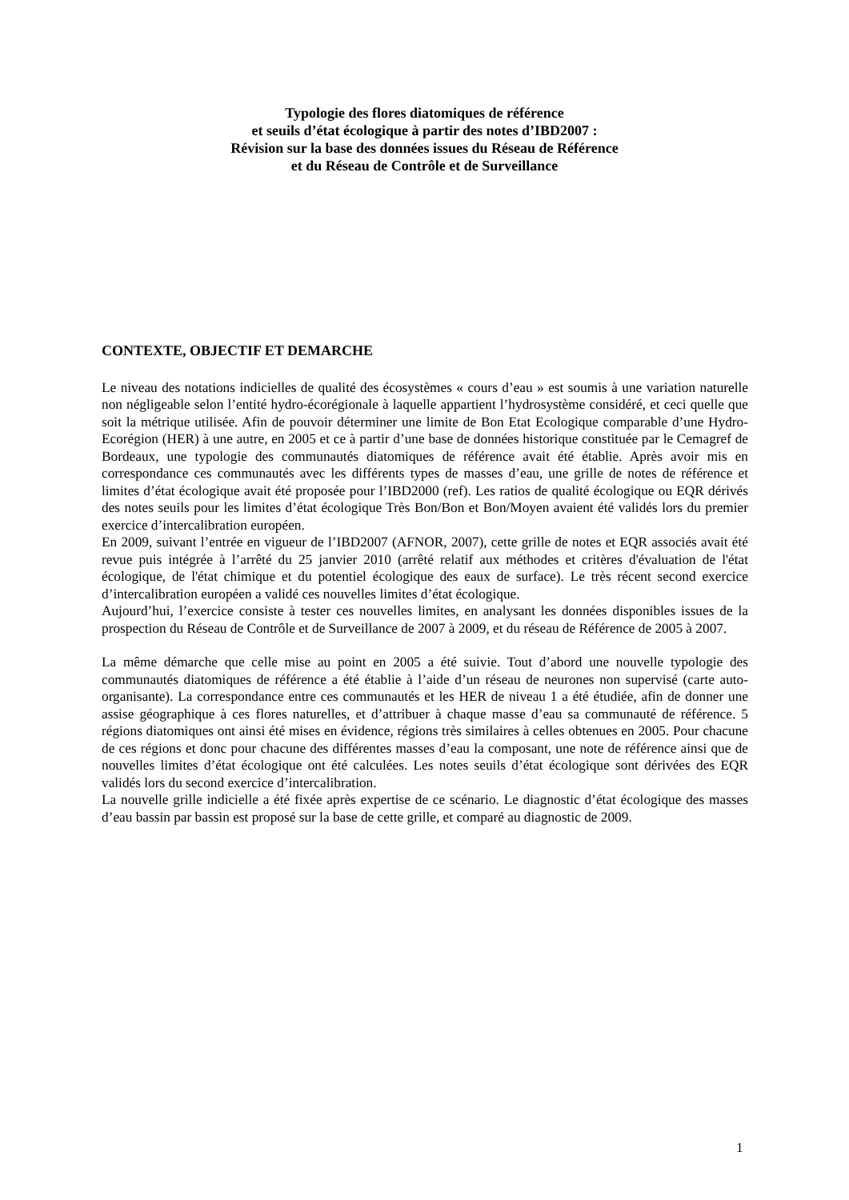Typologie des flores diatomiques de référence
et seuils d’état écologique à partir des notes d’IBD2007 :
Révision sur la base des données issues du Réseau de Référence
et du Réseau de Contrôle et de Surveillance
CONTEXTE, OBJECTIF ET DEMARCHE
Le niveau des notations indicielles de qualité des écosystèmes « cours d’eau » est soumis à une variation naturelle non négligeable selon l’entité hydro-écorégionale à laquelle appartient l’hydrosystème considéré, et ceci quelle que soit la métrique utilisée. Afin de pouvoir déterminer une limite de Bon Etat Ecologique comparable d’une Hydro-Ecorégion (HER) à une autre, en 2005 et ce à partir d’une base de données historique constituée par le Cemagref de Bordeaux, une typologie des communautés diatomiques de référence avait été établie. Après avoir mis en correspondance ces communautés avec les différents types de masses d’eau, une grille de notes de référence et limites d’état écologique avait été proposée pour l’IBD2000 (ref). Les ratios de qualité écologique ou EQR dérivés des notes seuils pour les limites d’état écologique Très Bon/Bon et Bon/Moyen avaient été validés lors du premier exercice d’intercalibration européen.
En 2009, suivant l’entrée en vigueur de l’IBD2007 (AFNOR, 2007), cette grille de notes et EQR associés avait été revue puis intégrée à l’arrêté du 25 janvier 2010 (arrêté relatif aux méthodes et critères d'évaluation de l'état écologique, de l'état chimique et du potentiel écologique des eaux de surface). Le très récent second exercice d’intercalibration européen a validé ces nouvelles limites d’état écologique.
Aujourd’hui, l’exercice consiste à tester ces nouvelles limites, en analysant les données disponibles issues de la prospection du Réseau de Contrôle et de Surveillance de 2007 à 2009, et du réseau de Référence de 2005 à 2007.
La même démarche que celle mise au point en 2005 a été suivie. Tout d’abord une nouvelle typologie des communautés diatomiques de référence a été établie à l’aide d’un réseau de neurones non supervisé (carte auto-organisante). La correspondance entre ces communautés et les HER de niveau 1 a été étudiée, afin de donner une assise géographique à ces flores naturelles, et d’attribuer à chaque masse d’eau sa communauté de référence. 5 régions diatomiques ont ainsi été mises en évidence, régions très similaires à celles obtenues en 2005. Pour chacune de ces régions et donc pour chacune des différentes masses d’eau la composant, une note de référence ainsi que de nouvelles limites d’état écologique ont été calculées. Les notes seuils d’état écologique sont dérivées des EQR validés lors du second exercice d’intercalibration.
La nouvelle grille indicielle a été fixée après expertise de ce scénario. Le diagnostic d’état écologique des masses d’eau bassin par bassin est proposé sur la base de cette grille, et comparé au diagnostic de 2009.
1